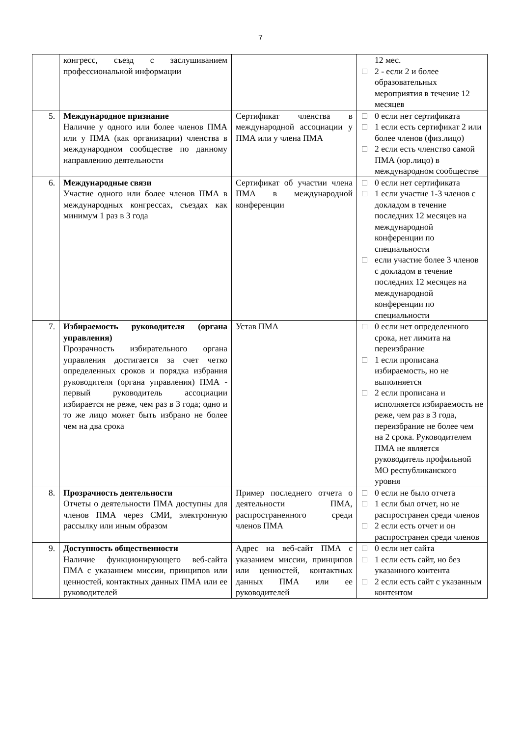7
| | конгресс, съезд с заслушиванием профессиональной информации | | 12 мес. 2 - если 2 и более образовательных мероприятия в течение 12 месяцев |
| 5. | Международное признание Наличие у одного или более членов ПМА или у ПМА (как организации) членства в международном сообществе по данному направлению деятельности | Сертификат членства в международной ассоциации у ПМА или у члена ПМА | 0 если нет сертификата 1 если есть сертификат 2 или более членов (физ.лицо) 2 если есть членство самой ПМА (юр.лицо) в международном сообществе |
| 6. | Международные связи Участие одного или более членов ПМА в международных конгрессах, съездах как минимум 1 раз в 3 года | Сертификат об участии члена ПМА в международной конференции | 0 если нет сертификата 1 если участие 1-3 членов с докладом в течение последних 12 месяцев на международной конференции по специальности если участие более 3 членов с докладом в течение последних 12 месяцев на международной конференции по специальности |
| 7. | Избираемость руководителя (органа управления) Прозрачность избирательного органа управления достигается за счет четко определенных сроков и порядка избрания руководителя (органа управления) ПМА - первый руководитель ассоциации избирается не реже, чем раз в 3 года; одно и то же лицо может быть избрано не более чем на два срока | Устав ПМА | 0 если нет определенного срока, нет лимита на переизбрание 1 если прописана избираемость, но не выполняется 2 если прописана и исполняется избираемость не реже, чем раз в 3 года, переизбрание не более чем на 2 срока. Руководителем ПМА не является руководитель профильной МО республиканского уровня |
| 8. | Прозрачность деятельности Отчеты о деятельности ПМА доступны для членов ПМА через СМИ, электронную рассылку или иным образом | Пример последнего отчета о деятельности ПМА, распространенного среди членов ПМА | 0 если не было отчета 1 если был отчет, но не распространен среди членов 2 если есть отчет и он распространен среди членов |
| 9. | Доступность общественности Наличие функционирующего веб-сайта ПМА с указанием миссии, принципов или ценностей, контактных данных ПМА или ее руководителей | Адрес на веб-сайт ПМА с указанием миссии, принципов или ценностей, контактных данных ПМА или ее руководителей | 0 если нет сайта 1 если есть сайт, но без указанного контента 2 если есть сайт с указанным контентом |